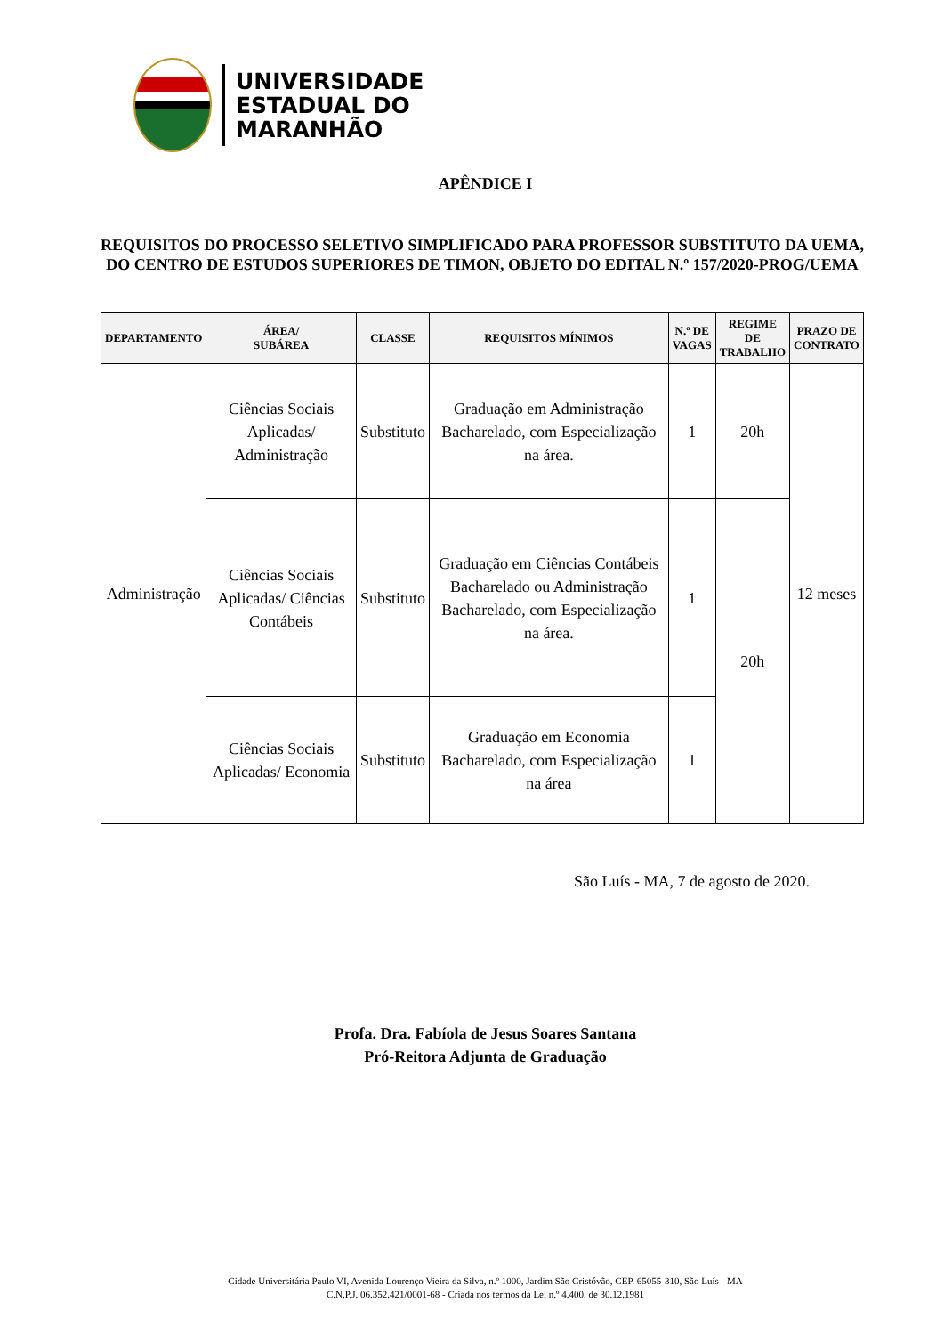UNIVERSIDADE
ESTADUAL DO
MARANHÃO
APÊNDICE I
REQUISITOS DO PROCESSO SELETIVO SIMPLIFICADO PARA PROFESSOR SUBSTITUTO DA UEMA, DO CENTRO DE ESTUDOS SUPERIORES DE TIMON, OBJETO DO EDITAL N.º 157/2020-PROG/UEMA
| DEPARTAMENTO | ÁREA/ SUBÁREA | CLASSE | REQUISITOS MÍNIMOS | N.º DE VAGAS | REGIME DE TRABALHO | PRAZO DE CONTRATO |
| --- | --- | --- | --- | --- | --- | --- |
| Administração | Ciências Sociais Aplicadas/ Administração | Substituto | Graduação em Administração Bacharelado, com Especialização na área. | 1 | 20h | 12 meses |
| | Ciências Sociais Aplicadas/ Ciências Contábeis | Substituto | Graduação em Ciências Contábeis Bacharelado ou Administração Bacharelado, com Especialização na área. | 1 | 20h | |
| | Ciências Sociais Aplicadas/ Economia | Substituto | Graduação em Economia Bacharelado, com Especialização na área | 1 | | |
São Luís - MA, 7 de agosto de 2020.
Profa. Dra. Fabíola de Jesus Soares Santana
Pró-Reitora Adjunta de Graduação
Cidade Universitária Paulo VI, Avenida Lourenço Vieira da Silva, n.º 1000, Jardim São Cristóvão, CEP. 65055-310, São Luís - MA
C.N.P.J. 06.352.421/0001-68 - Criada nos termos da Lei n.º 4.400, de 30.12.1981